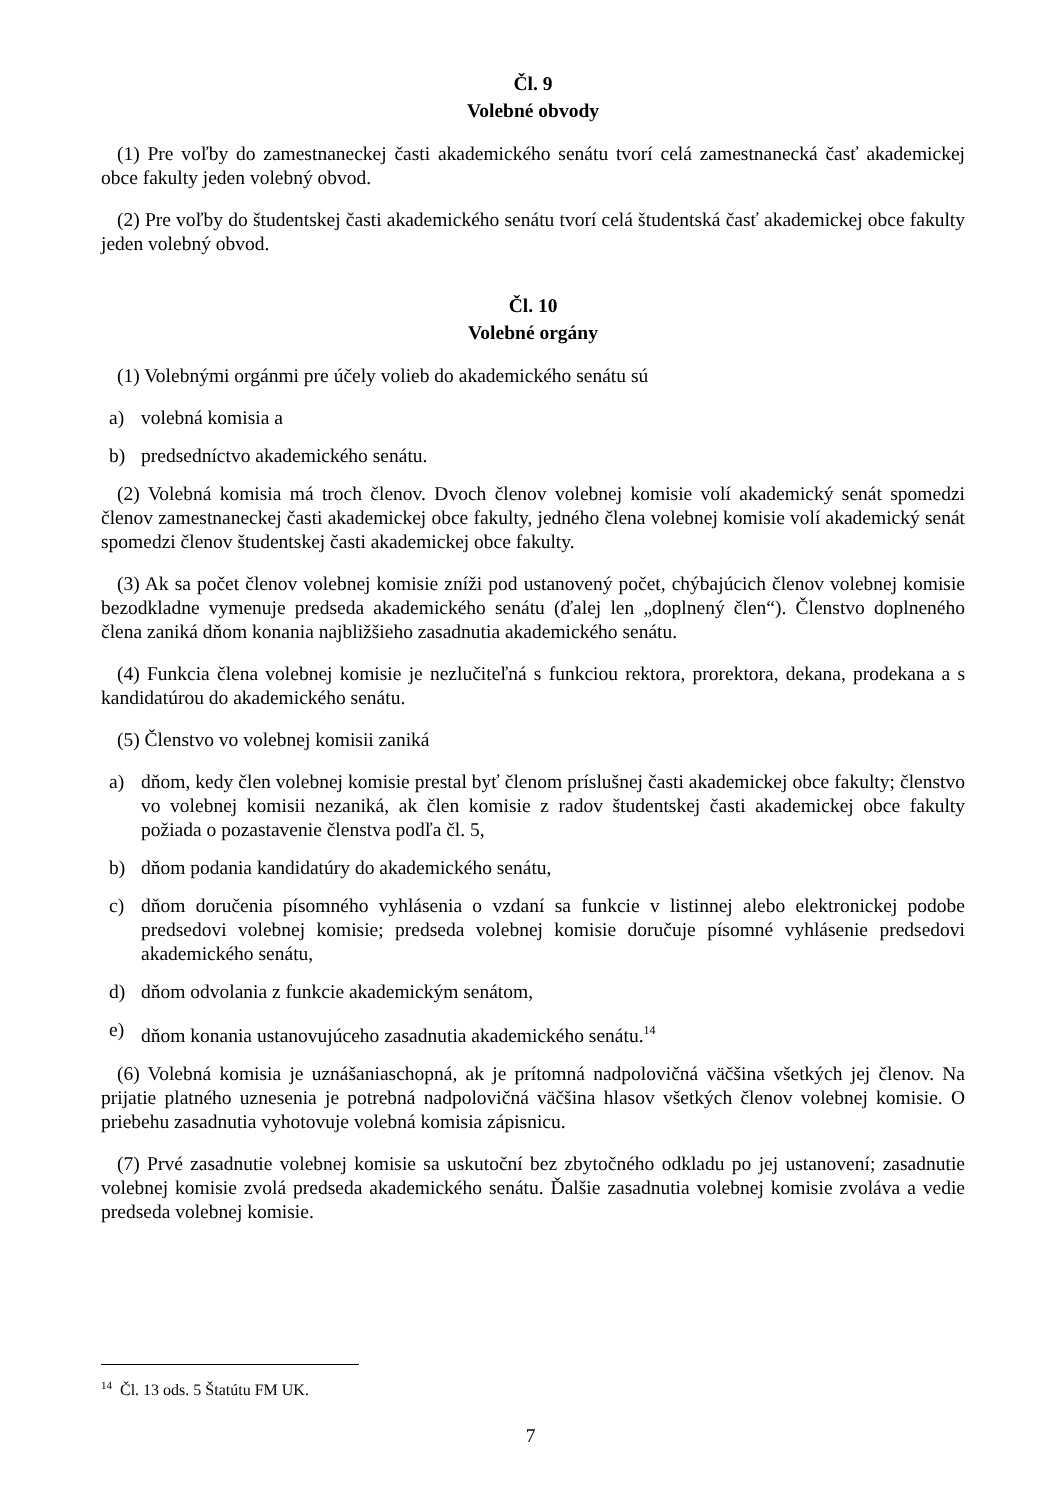Čl. 9
Volebné obvody
(1) Pre voľby do zamestnaneckej časti akademického senátu tvorí celá zamestnanecká časť akademickej obce fakulty jeden volebný obvod.
(2) Pre voľby do študentskej časti akademického senátu tvorí celá študentská časť akademickej obce fakulty jeden volebný obvod.
Čl. 10
Volebné orgány
(1) Volebnými orgánmi pre účely volieb do akademického senátu sú
a) volebná komisia a
b) predsedníctvo akademického senátu.
(2) Volebná komisia má troch členov. Dvoch členov volebnej komisie volí akademický senát spomedzi členov zamestnaneckej časti akademickej obce fakulty, jedného člena volebnej komisie volí akademický senát spomedzi členov študentskej časti akademickej obce fakulty.
(3) Ak sa počet členov volebnej komisie zníži pod ustanovený počet, chýbajúcich členov volebnej komisie bezodkladne vymenuje predseda akademického senátu (ďalej len „doplnený člen“). Členstvo doplneného člena zaniká dňom konania najbližšieho zasadnutia akademického senátu.
(4) Funkcia člena volebnej komisie je nezlučiteľná s funkciou rektora, prorektora, dekana, prodekana a s kandidatúrou do akademického senátu.
(5) Členstvo vo volebnej komisii zaniká
a) dňom, kedy člen volebnej komisie prestal byť členom príslušnej časti akademickej obce fakulty; členstvo vo volebnej komisii nezaniká, ak člen komisie z radov študentskej časti akademickej obce fakulty požiada o pozastavenie členstva podľa čl. 5,
b) dňom podania kandidatúry do akademického senátu,
c) dňom doručenia písomného vyhlásenia o vzdaní sa funkcie v listinnej alebo elektronickej podobe predsedovi volebnej komisie; predseda volebnej komisie doručuje písomné vyhlásenie predsedovi akademického senátu,
d) dňom odvolania z funkcie akademickým senátom,
e) dňom konania ustanovujúceho zasadnutia akademického senátu.<sup>14</sup>
(6) Volebná komisia je uznášaniaschopná, ak je prítomná nadpolovičná väčšina všetkých jej členov. Na prijatie platného uznesenia je potrebná nadpolovičná väčšina hlasov všetkých členov volebnej komisie. O priebehu zasadnutia vyhotovuje volebná komisia zápisnicu.
(7) Prvé zasadnutie volebnej komisie sa uskutoční bez zbytočného odkladu po jej ustanovení; zasadnutie volebnej komisie zvolá predseda akademického senátu. Ďalšie zasadnutia volebnej komisie zvoláva a vedie predseda volebnej komisie.
<sup>14</sup> Čl. 13 ods. 5 Štatútu FM UK.
7